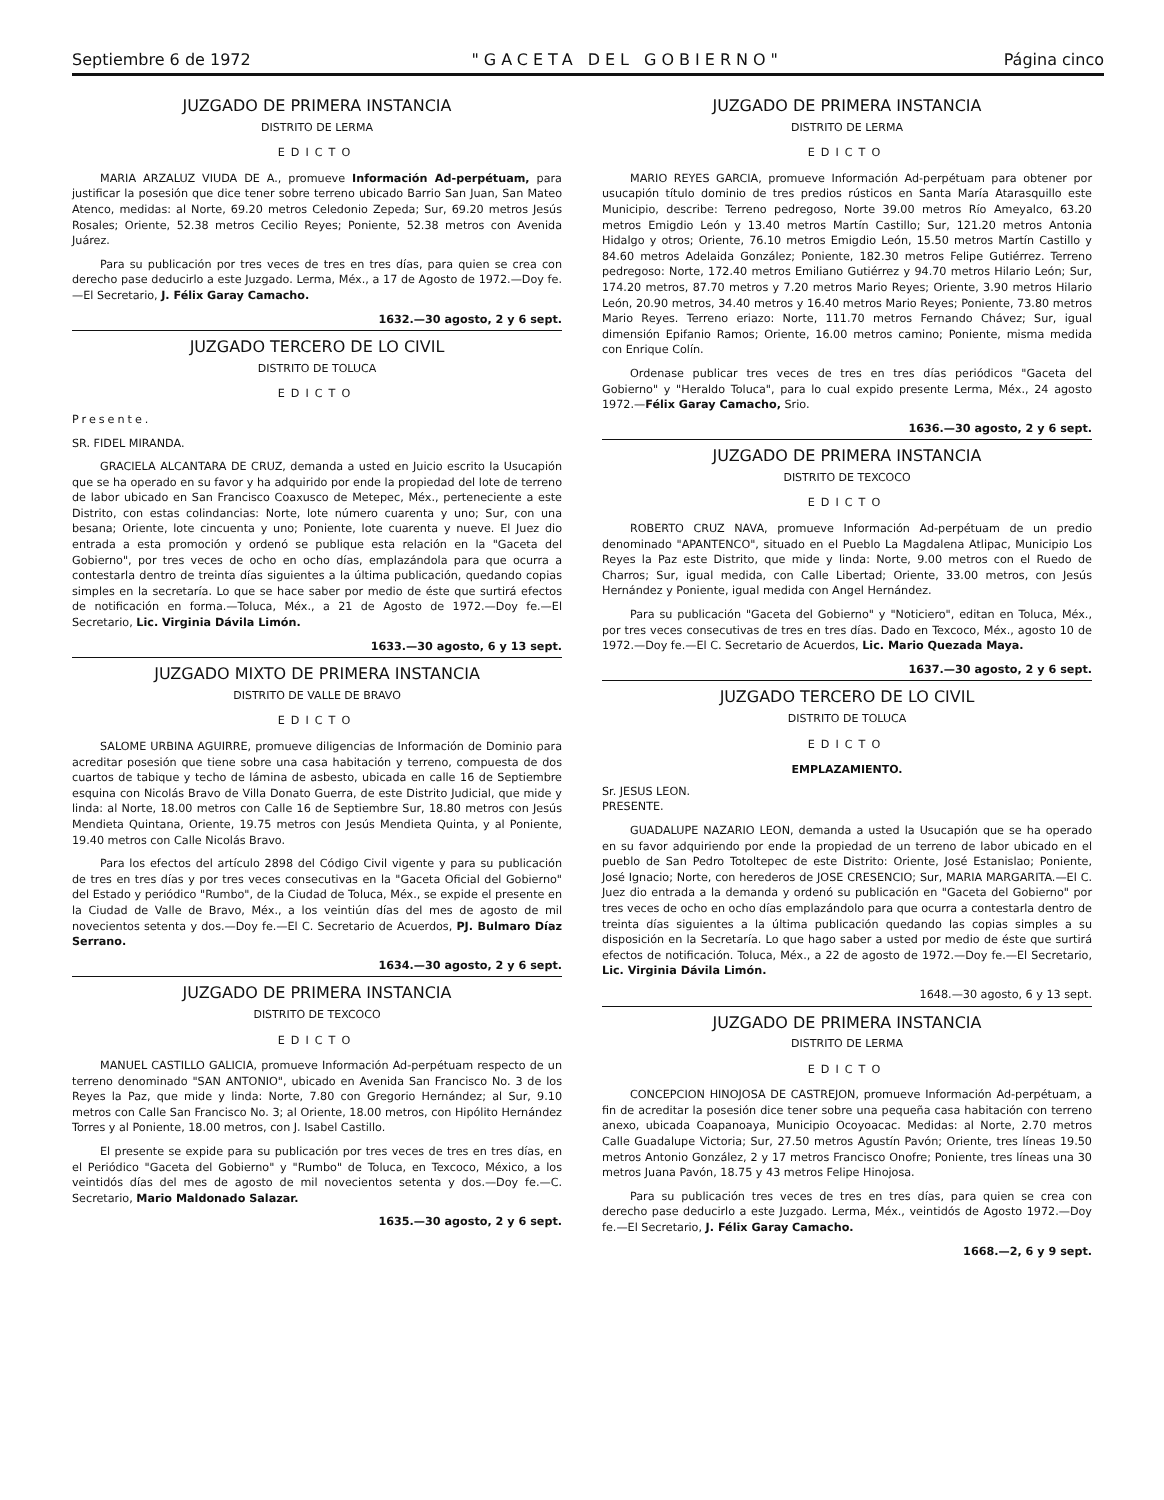Septiembre 6 de 1972 "GACETA DEL GOBIERNO" Página cinco
JUZGADO DE PRIMERA INSTANCIA
DISTRITO DE LERMA
EDICTO
MARIA ARZALUZ VIUDA DE A., promueve Información Ad-perpétuam, para justificar la posesión que dice tener sobre terreno ubicado Barrio San Juan, San Mateo Atenco, medidas: al Norte, 69.20 metros Celedonio Zepeda; Sur, 69.20 metros Jesús Rosales; Oriente, 52.38 metros Cecilio Reyes; Poniente, 52.38 metros con Avenida Juárez.
Para su publicación por tres veces de tres en tres días, para quien se crea con derecho pase deducirlo a este Juzgado. Lerma, Méx., a 17 de Agosto de 1972.—Doy fe.—El Secretario, J. Félix Garay Camacho.
1632.—30 agosto, 2 y 6 sept.
JUZGADO TERCERO DE LO CIVIL
DISTRITO DE TOLUCA
EDICTO
Presente.
SR. FIDEL MIRANDA.
GRACIELA ALCANTARA DE CRUZ, demanda a usted en Juicio escrito la Usucapión que se ha operado en su favor y ha adquirido por ende la propiedad del lote de terreno de labor ubicado en San Francisco Coaxusco de Metepec, Méx., perteneciente a este Distrito, con estas colindancias: Norte, lote número cuarenta y uno; Sur, con una besana; Oriente, lote cincuenta y uno; Poniente, lote cuarenta y nueve. El Juez dio entrada a esta promoción y ordenó se publique esta relación en la "Gaceta del Gobierno", por tres veces de ocho en ocho días, emplazándola para que ocurra a contestarla dentro de treinta días siguientes a la última publicación, quedando copias simples en la secretaría. Lo que se hace saber por medio de éste que surtirá efectos de notificación en forma.—Toluca, Méx., a 21 de Agosto de 1972.—Doy fe.—El Secretario, Lic. Virginia Dávila Limón.
1633.—30 agosto, 6 y 13 sept.
JUZGADO MIXTO DE PRIMERA INSTANCIA
DISTRITO DE VALLE DE BRAVO
EDICTO
SALOME URBINA AGUIRRE, promueve diligencias de Información de Dominio para acreditar posesión que tiene sobre una casa habitación y terreno, compuesta de dos cuartos de tabique y techo de lámina de asbesto, ubicada en calle 16 de Septiembre esquina con Nicolás Bravo de Villa Donato Guerra, de este Distrito Judicial, que mide y linda: al Norte, 18.00 metros con Calle 16 de Septiembre Sur, 18.80 metros con Jesús Mendieta Quintana, Oriente, 19.75 metros con Jesús Mendieta Quinta, y al Poniente, 19.40 metros con Calle Nicolás Bravo.
Para los efectos del artículo 2898 del Código Civil vigente y para su publicación de tres en tres días y por tres veces consecutivas en la "Gaceta Oficial del Gobierno" del Estado y periódico "Rumbo", de la Ciudad de Toluca, Méx., se expide el presente en la Ciudad de Valle de Bravo, Méx., a los veintiún días del mes de agosto de mil novecientos setenta y dos.—Doy fe.—El C. Secretario de Acuerdos, PJ. Bulmaro Díaz Serrano.
1634.—30 agosto, 2 y 6 sept.
JUZGADO DE PRIMERA INSTANCIA
DISTRITO DE TEXCOCO
EDICTO
MANUEL CASTILLO GALICIA, promueve Información Ad-perpétuam respecto de un terreno denominado "SAN ANTONIO", ubicado en Avenida San Francisco No. 3 de los Reyes la Paz, que mide y linda: Norte, 7.80 con Gregorio Hernández; al Sur, 9.10 metros con Calle San Francisco No. 3; al Oriente, 18.00 metros, con Hipólito Hernández Torres y al Poniente, 18.00 metros, con J. Isabel Castillo.
El presente se expide para su publicación por tres veces de tres en tres días, en el Periódico "Gaceta del Gobierno" y "Rumbo" de Toluca, en Texcoco, México, a los veintidós días del mes de agosto de mil novecientos setenta y dos.—Doy fe.—C. Secretario, Mario Maldonado Salazar.
1635.—30 agosto, 2 y 6 sept.
JUZGADO DE PRIMERA INSTANCIA
DISTRITO DE LERMA
EDICTO
MARIO REYES GARCIA, promueve Información Ad-perpétuam para obtener por usucapión título dominio de tres predios rústicos en Santa María Atarasquillo este Municipio, describe: Terreno pedregoso, Norte 39.00 metros Río Ameyalco, 63.20 metros Emigdio León y 13.40 metros Martín Castillo; Sur, 121.20 metros Antonia Hidalgo y otros; Oriente, 76.10 metros Emigdio León, 15.50 metros Martín Castillo y 84.60 metros Adelaida González; Poniente, 182.30 metros Felipe Gutiérrez. Terreno pedregoso: Norte, 172.40 metros Emiliano Gutiérrez y 94.70 metros Hilario León; Sur, 174.20 metros, 87.70 metros y 7.20 metros Mario Reyes; Oriente, 3.90 metros Hilario León, 20.90 metros, 34.40 metros y 16.40 metros Mario Reyes; Poniente, 73.80 metros Mario Reyes. Terreno eriazo: Norte, 111.70 metros Fernando Chávez; Sur, igual dimensión Epifanio Ramos; Oriente, 16.00 metros camino; Poniente, misma medida con Enrique Colín.
Ordenase publicar tres veces de tres en tres días periódicos "Gaceta del Gobierno" y "Heraldo Toluca", para lo cual expido presente Lerma, Méx., 24 agosto 1972.—Félix Garay Camacho, Srio.
1636.—30 agosto, 2 y 6 sept.
JUZGADO DE PRIMERA INSTANCIA
DISTRITO DE TEXCOCO
EDICTO
ROBERTO CRUZ NAVA, promueve Información Ad-perpétuam de un predio denominado "APANTENCO", situado en el Pueblo La Magdalena Atlipac, Municipio Los Reyes la Paz este Distrito, que mide y linda: Norte, 9.00 metros con el Ruedo de Charros; Sur, igual medida, con Calle Libertad; Oriente, 33.00 metros, con Jesús Hernández y Poniente, igual medida con Angel Hernández.
Para su publicación "Gaceta del Gobierno" y "Noticiero", editan en Toluca, Méx., por tres veces consecutivas de tres en tres días. Dado en Texcoco, Méx., agosto 10 de 1972.—Doy fe.—El C. Secretario de Acuerdos, Lic. Mario Quezada Maya.
1637.—30 agosto, 2 y 6 sept.
JUZGADO TERCERO DE LO CIVIL
DISTRITO DE TOLUCA
EDICTO
EMPLAZAMIENTO.
Sr. JESUS LEON.
PRESENTE.
GUADALUPE NAZARIO LEON, demanda a usted la Usucapión que se ha operado en su favor adquiriendo por ende la propiedad de un terreno de labor ubicado en el pueblo de San Pedro Totoltepec de este Distrito: Oriente, José Estanislao; Poniente, José Ignacio; Norte, con herederos de JOSE CRESENCIO; Sur, MARIA MARGARITA.—El C. Juez dio entrada a la demanda y ordenó su publicación en "Gaceta del Gobierno" por tres veces de ocho en ocho días emplazándolo para que ocurra a contestarla dentro de treinta días siguientes a la última publicación quedando las copias simples a su disposición en la Secretaría. Lo que hago saber a usted por medio de éste que surtirá efectos de notificación. Toluca, Méx., a 22 de agosto de 1972.—Doy fe.—El Secretario, Lic. Virginia Dávila Limón.
1648.—30 agosto, 6 y 13 sept.
JUZGADO DE PRIMERA INSTANCIA
DISTRITO DE LERMA
EDICTO
CONCEPCION HINOJOSA DE CASTREJON, promueve Información Ad-perpétuam, a fin de acreditar la posesión dice tener sobre una pequeña casa habitación con terreno anexo, ubicada Coapanoaya, Municipio Ocoyoacac. Medidas: al Norte, 2.70 metros Calle Guadalupe Victoria; Sur, 27.50 metros Agustín Pavón; Oriente, tres líneas 19.50 metros Antonio González, 2 y 17 metros Francisco Onofre; Poniente, tres líneas una 30 metros Juana Pavón, 18.75 y 43 metros Felipe Hinojosa.
Para su publicación tres veces de tres en tres días, para quien se crea con derecho pase deducirlo a este Juzgado. Lerma, Méx., veintidós de Agosto 1972.—Doy fe.—El Secretario, J. Félix Garay Camacho.
1668.—2, 6 y 9 sept.